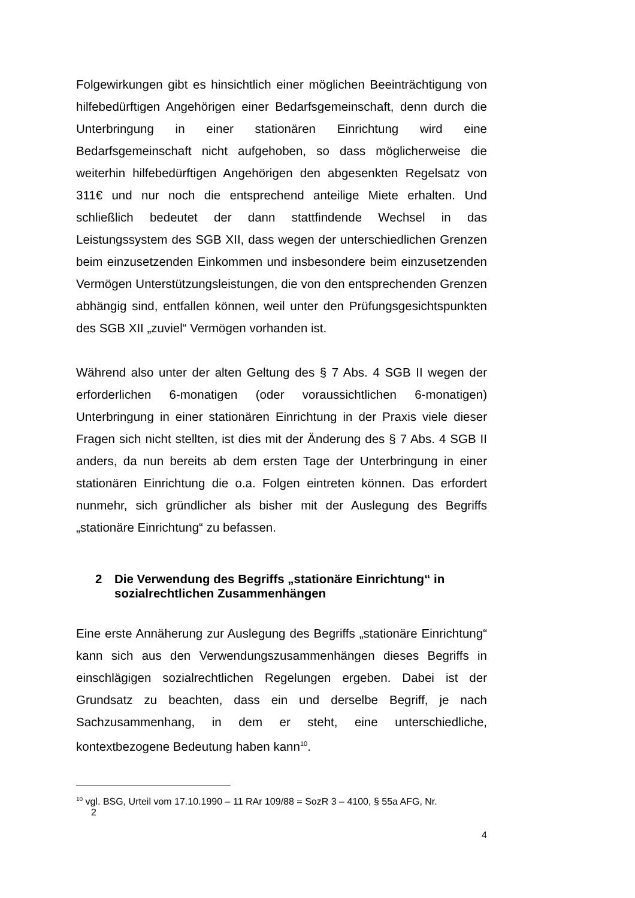Folgewirkungen gibt es hinsichtlich einer möglichen Beeinträchtigung von hilfebedürftigen Angehörigen einer Bedarfsgemeinschaft, denn durch die Unterbringung in einer stationären Einrichtung wird eine Bedarfsgemeinschaft nicht aufgehoben, so dass möglicherweise die weiterhin hilfebedürftigen Angehörigen den abgesenkten Regelsatz von 311€ und nur noch die entsprechend anteilige Miete erhalten. Und schließlich bedeutet der dann stattfindende Wechsel in das Leistungssystem des SGB XII, dass wegen der unterschiedlichen Grenzen beim einzusetzenden Einkommen und insbesondere beim einzusetzenden Vermögen Unterstützungsleistungen, die von den entsprechenden Grenzen abhängig sind, entfallen können, weil unter den Prüfungsgesichtspunkten des SGB XII „zuviel“ Vermögen vorhanden ist.
Während also unter der alten Geltung des § 7 Abs. 4 SGB II wegen der erforderlichen 6-monatigen (oder voraussichtlichen 6-monatigen) Unterbringung in einer stationären Einrichtung in der Praxis viele dieser Fragen sich nicht stellten, ist dies mit der Änderung des § 7 Abs. 4 SGB II anders, da nun bereits ab dem ersten Tage der Unterbringung in einer stationären Einrichtung die o.a. Folgen eintreten können. Das erfordert nunmehr, sich gründlicher als bisher mit der Auslegung des Begriffs „stationäre Einrichtung“ zu befassen.
2 Die Verwendung des Begriffs „stationäre Einrichtung“ in sozialrechtlichen Zusammenhängen
Eine erste Annäherung zur Auslegung des Begriffs „stationäre Einrichtung“ kann sich aus den Verwendungszusammenhängen dieses Begriffs in einschlägigen sozialrechtlichen Regelungen ergeben. Dabei ist der Grundsatz zu beachten, dass ein und derselbe Begriff, je nach Sachzusammenhang, in dem er steht, eine unterschiedliche, kontextbezogene Bedeutung haben kann<sup>10</sup>.
<sup>10</sup> vgl. BSG, Urteil vom 17.10.1990 – 11 RAr 109/88 = SozR 3 – 4100, § 55a AFG, Nr.
2
4